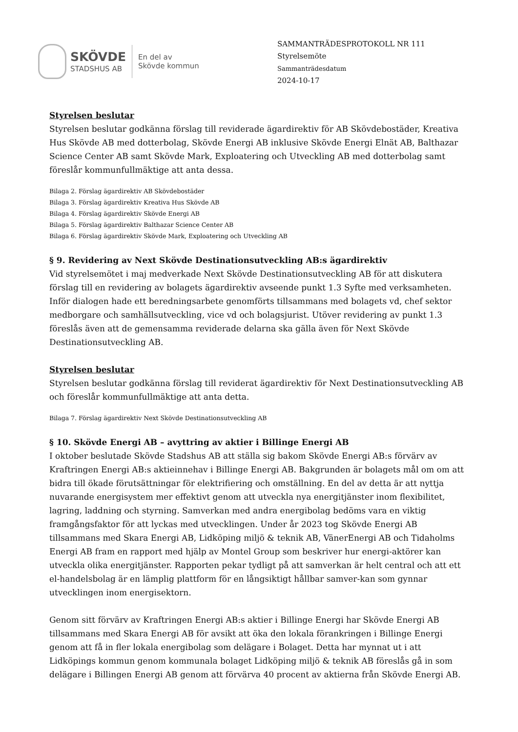SKÖVDE
STADSHUS AB
En del av
Skövde kommun
SAMMANTRÄDESPROTOKOLL NR 111
Styrelsemöte
Sammanträdesdatum
2024-10-17
Styrelsen beslutar
Styrelsen beslutar godkänna förslag till reviderade ägardirektiv för AB Skövdebostäder, Kreativa Hus Skövde AB med dotterbolag, Skövde Energi AB inklusive Skövde Energi Elnät AB, Balthazar Science Center AB samt Skövde Mark, Exploatering och Utveckling AB med dotterbolag samt föreslår kommunfullmäktige att anta dessa.
Bilaga 2. Förslag ägardirektiv AB Skövdebostäder
Bilaga 3. Förslag ägardirektiv Kreativa Hus Skövde AB
Bilaga 4. Förslag ägardirektiv Skövde Energi AB
Bilaga 5. Förslag ägardirektiv Balthazar Science Center AB
Bilaga 6. Förslag ägardirektiv Skövde Mark, Exploatering och Utveckling AB
§ 9. Revidering av Next Skövde Destinationsutveckling AB:s ägardirektiv
Vid styrelsemötet i maj medverkade Next Skövde Destinationsutveckling AB för att diskutera förslag till en revidering av bolagets ägardirektiv avseende punkt 1.3 Syfte med verksamheten. Inför dialogen hade ett beredningsarbete genomförts tillsammans med bolagets vd, chef sektor medborgare och samhällsutveckling, vice vd och bolagsjurist. Utöver revidering av punkt 1.3 föreslås även att de gemensamma reviderade delarna ska gälla även för Next Skövde Destinationsutveckling AB.
Styrelsen beslutar
Styrelsen beslutar godkänna förslag till reviderat ägardirektiv för Next Destinationsutveckling AB och föreslår kommunfullmäktige att anta detta.
Bilaga 7. Förslag ägardirektiv Next Skövde Destinationsutveckling AB
§ 10. Skövde Energi AB – avyttring av aktier i Billinge Energi AB
I oktober beslutade Skövde Stadshus AB att ställa sig bakom Skövde Energi AB:s förvärv av Kraftringen Energi AB:s aktieinnehav i Billinge Energi AB. Bakgrunden är bolagets mål om om att bidra till ökade förutsättningar för elektrifiering och omställning. En del av detta är att nyttja nuvarande energisystem mer effektivt genom att utveckla nya energitjänster inom flexibilitet, lagring, laddning och styrning. Samverkan med andra energibolag bedöms vara en viktig framgångsfaktor för att lyckas med utvecklingen. Under år 2023 tog Skövde Energi AB tillsammans med Skara Energi AB, Lidköping miljö & teknik AB, VänerEnergi AB och Tidaholms Energi AB fram en rapport med hjälp av Montel Group som beskriver hur energi-aktörer kan utveckla olika energitjänster. Rapporten pekar tydligt på att samverkan är helt central och att ett el-handelsbolag är en lämplig plattform för en långsiktigt hållbar samver-kan som gynnar utvecklingen inom energisektorn.
Genom sitt förvärv av Kraftringen Energi AB:s aktier i Billinge Energi har Skövde Energi AB tillsammans med Skara Energi AB för avsikt att öka den lokala förankringen i Billinge Energi genom att få in fler lokala energibolag som delägare i Bolaget. Detta har mynnat ut i att Lidköpings kommun genom kommunala bolaget Lidköping miljö & teknik AB föreslås gå in som delägare i Billingen Energi AB genom att förvärva 40 procent av aktierna från Skövde Energi AB.